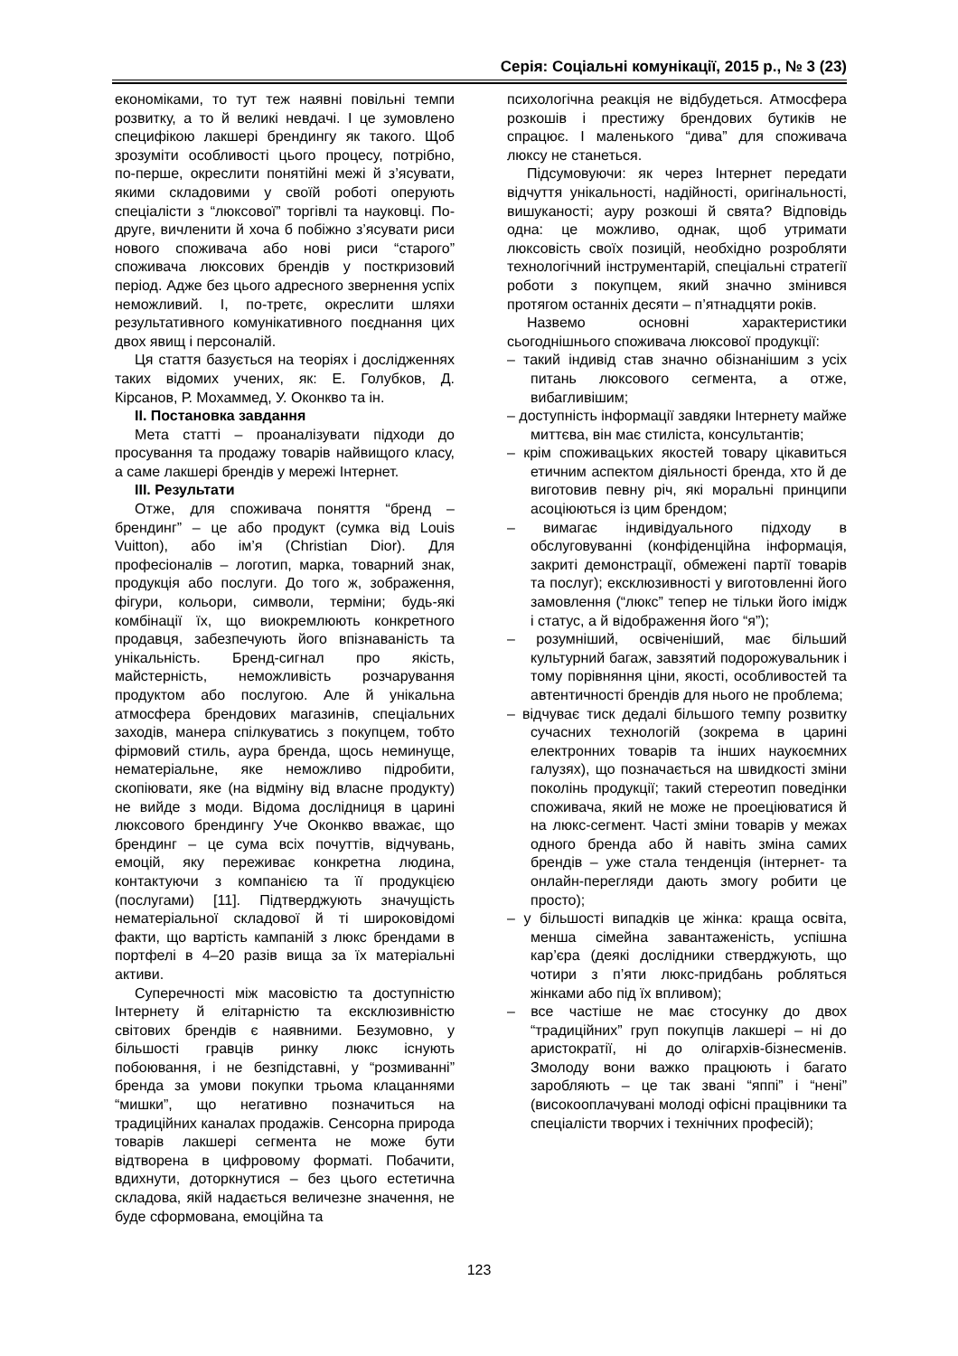Серія: Соціальні комунікації, 2015 р., № 3 (23)
економіками, то тут теж наявні повільні темпи розвитку, а то й великі невдачі. І це зумовлено специфікою лакшері брендингу як такого. Щоб зрозуміти особливості цього процесу, потрібно, по-перше, окреслити понятійні межі й з’ясувати, якими складовими у своїй роботі оперують спеціалісти з “люксової” торгівлі та науковці. По-друге, вичленити й хоча б побіжно з’ясувати риси нового споживача або нові риси “старого” споживача люксових брендів у посткризовий період. Адже без цього адресного звернення успіх неможливий. І, по-третє, окреслити шляхи результативного комунікативного поєднання цих двох явищ і персоналій.
Ця стаття базується на теоріях і дослідженнях таких відомих учених, як: Е. Голубков, Д. Кірсанов, Р. Мохаммед, У. Оконкво та ін.
ІІ. Постановка завдання
Мета статті – проаналізувати підходи до просування та продажу товарів найвищого класу, а саме лакшері брендів у мережі Інтернет.
ІІІ. Результати
Отже, для споживача поняття “бренд – брендинг” – це або продукт (сумка від Louis Vuitton), або ім’я (Christian Dior). Для професіоналів – логотип, марка, товарний знак, продукція або послуги. До того ж, зображення, фігури, кольори, символи, терміни; будь-які комбінації їх, що виокремлюють конкретного продавця, забезпечують його впізнаваність та унікальність. Бренд-сигнал про якість, майстерність, неможливість розчарування продуктом або послугою. Але й унікальна атмосфера брендових магазинів, спеціальних заходів, манера спілкуватись з покупцем, тобто фірмовий стиль, аура бренда, щось неминуще, нематеріальне, яке неможливо підробити, скопіювати, яке (на відміну від власне продукту) не вийде з моди. Відома дослідниця в царині люксового брендингу Уче Оконкво вважає, що брендинг – це сума всіх почуттів, відчувань, емоцій, яку переживає конкретна людина, контактуючи з компанією та її продукцією (послугами) [11]. Підтверджують значущість нематеріальної складової й ті широковідомі факти, що вартість кампаній з люкс брендами в портфелі в 4–20 разів вища за їх матеріальні активи.
Суперечності між масовістю та доступністю Інтернету й елітарністю та ексклюзивністю світових брендів є наявними. Безумовно, у більшості гравців ринку люкс існують побоювання, і не безпідставні, у “розмиванні” бренда за умови покупки трьома клацаннями “мишки”, що негативно позначиться на традиційних каналах продажів. Сенсорна природа товарів лакшері сегмента не може бути відтворена в цифровому форматі. Побачити, вдихнути, доторкнутися – без цього естетична складова, якій надається величезне значення, не буде сформована, емоційна та
психологічна реакція не відбудеться. Атмосфера розкошів і престижу брендових бутиків не спрацює. І маленького “дива” для споживача люксу не станеться.
Підсумовуючи: як через Інтернет передати відчуття унікальності, надійності, оригінальності, вишуканості; ауру розкоші й свята? Відповідь одна: це можливо, однак, щоб утримати люксовість своїх позицій, необхідно розробляти технологічний інструментарій, спеціальні стратегії роботи з покупцем, який значно змінився протягом останніх десяти – п’ятнадцяти років.
Назвемо основні характеристики сьогоднішнього споживача люксової продукції:
– такий індивід став значно обізнанішим з усіх питань люксового сегмента, а отже, вибагливішим;
– доступність інформації завдяки Інтернету майже миттєва, він має стиліста, консультантів;
– крім споживацьких якостей товару цікавиться етичним аспектом діяльності бренда, хто й де виготовив певну річ, які моральні принципи асоціюються із цим брендом;
– вимагає індивідуального підходу в обслуговуванні (конфіденційна інформація, закриті демонстрації, обмежені партії товарів та послуг); ексклюзивності у виготовленні його замовлення (“люкс” тепер не тільки його імідж і статус, а й відображення його “я”);
– розумніший, освіченіший, має більший культурний багаж, завзятий подорожувальник і тому порівняння ціни, якості, особливостей та автентичності брендів для нього не проблема;
– відчуває тиск дедалі більшого темпу розвитку сучасних технологій (зокрема в царині електронних товарів та інших наукоємних галузях), що позначається на швидкості зміни поколінь продукції; такий стереотип поведінки споживача, який не може не проеціюватися й на люкс-сегмент. Часті зміни товарів у межах одного бренда або й навіть зміна самих брендів – уже стала тенденція (інтернет- та онлайн-перегляди дають змогу робити це просто);
– у більшості випадків це жінка: краща освіта, менша сімейна завантаженість, успішна кар’єра (деякі дослідники стверджують, що чотири з п’яти люкс-придбань робляться жінками або під їх впливом);
– все частіше не має стосунку до двох “традиційних” груп покупців лакшері – ні до аристократії, ні до олігархів-бізнесменів. Змолоду вони важко працюють і багато заробляють – це так звані “яппі” і “нені” (високооплачувані молоді офісні працівники та спеціалісти творчих і технічних професій);
123